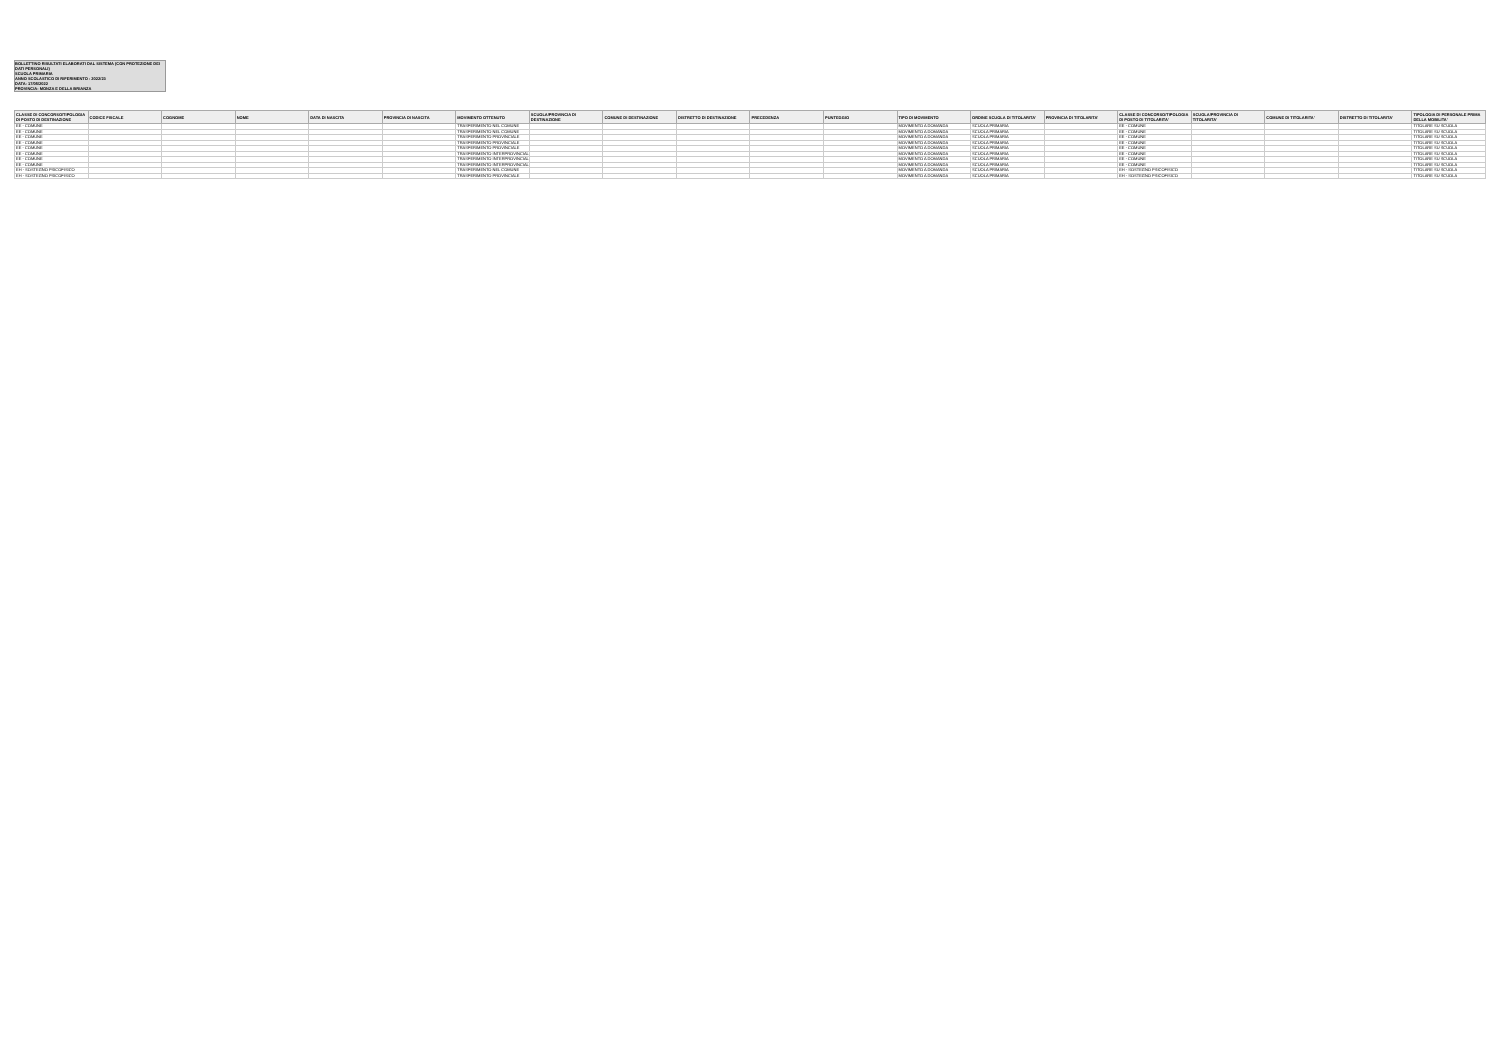BOLLETTINO RISULTATI ELABORATI DAL SISTEMA (CON PROTEZIONE DEI DATI PERSONALI)
SCUOLA PRIMARIA
ANNO SCOLASTICO DI RIFERIMENTO : 2022/23
DATA: 17/05/2022
PROVINCIA: MONZA E DELLA BRIANZA
| CLASSE DI CONCORSO/TIPOLOGIA DI POSTO DI DESTINAZIONE | CODICE FISCALE | COGNOME | NOME | DATA DI NASCITA | PROVINCIA DI NASCITA | MOVIMENTO OTTENUTO | SCUOLA/PROVINCIA DI DESTINAZIONE | COMUNE DI DESTINAZIONE | DISTRETTO DI DESTINAZIONE | PRECEDENZA | PUNTEGGIO | TIPO DI MOVIMENTO | ORDINE SCUOLA DI TITOLARITA' | PROVINCIA DI TITOLARITA' | CLASSE DI CONCORSO/TIPOLOGIA DI POSTO DI TITOLARITA' | SCUOLA/PROVINCIA DI TITOLARITA' | COMUNE DI TITOLARITA' | DISTRETTO DI TITOLARITA' | TIPOLOGIA DI PERSONALE PRIMA DELLA MOBILITA' |
| --- | --- | --- | --- | --- | --- | --- | --- | --- | --- | --- | --- | --- | --- | --- | --- | --- | --- | --- | --- |
| EE - COMUNE | | | | | | TRASFERIMENTO NEL COMUNE | | | | | | MOVIMENTO A DOMANDA | SCUOLA PRIMARIA | | EE - COMUNE | | | | TITOLARE SU SCUOLA |
| EE - COMUNE | | | | | | TRASFERIMENTO NEL COMUNE | | | | | | MOVIMENTO A DOMANDA | SCUOLA PRIMARIA | | EE - COMUNE | | | | TITOLARE SU SCUOLA |
| EE - COMUNE | | | | | | TRASFERIMENTO PROVINCIALE | | | | | | MOVIMENTO A DOMANDA | SCUOLA PRIMARIA | | EE - COMUNE | | | | TITOLARE SU SCUOLA |
| EE - COMUNE | | | | | | TRASFERIMENTO PROVINCIALE | | | | | | MOVIMENTO A DOMANDA | SCUOLA PRIMARIA | | EE - COMUNE | | | | TITOLARE SU SCUOLA |
| EE - COMUNE | | | | | | TRASFERIMENTO PROVINCIALE | | | | | | MOVIMENTO A DOMANDA | SCUOLA PRIMARIA | | EE - COMUNE | | | | TITOLARE SU SCUOLA |
| EE - COMUNE | | | | | | TRASFERIMENTO INTERPROVINCIALE | | | | | | MOVIMENTO A DOMANDA | SCUOLA PRIMARIA | | EE - COMUNE | | | | TITOLARE SU SCUOLA |
| EE - COMUNE | | | | | | TRASFERIMENTO INTERPROVINCIALE | | | | | | MOVIMENTO A DOMANDA | SCUOLA PRIMARIA | | EE - COMUNE | | | | TITOLARE SU SCUOLA |
| EE - COMUNE | | | | | | TRASFERIMENTO INTERPROVINCIALE | | | | | | MOVIMENTO A DOMANDA | SCUOLA PRIMARIA | | EE - COMUNE | | | | TITOLARE SU SCUOLA |
| EH - SOSTEGNO PSICOFISICO | | | | | | TRASFERIMENTO NEL COMUNE | | | | | | MOVIMENTO A DOMANDA | SCUOLA PRIMARIA | | EH - SOSTEGNO PSICOFISICO | | | | TITOLARE SU SCUOLA |
| EH - SOSTEGNO PSICOFISICO | | | | | | TRASFERIMENTO PROVINCIALE | | | | | | MOVIMENTO A DOMANDA | SCUOLA PRIMARIA | | EH - SOSTEGNO PSICOFISICO | | | | TITOLARE SU SCUOLA |